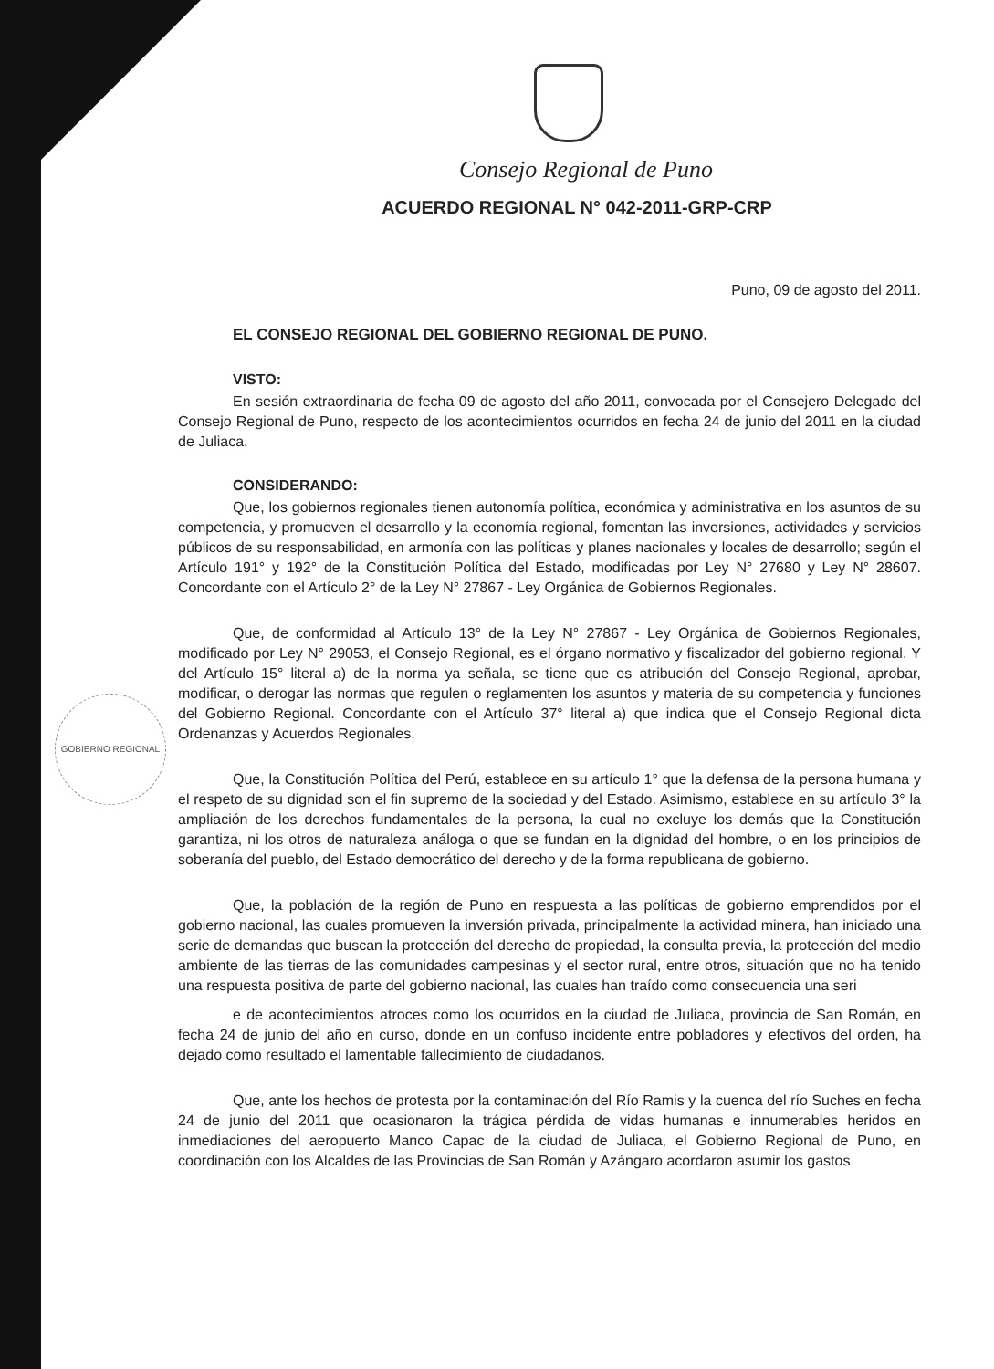GOBIERNO REGIONAL
Consejo Regional de Puno
ACUERDO REGIONAL N° 042-2011-GRP-CRP
Puno, 09 de agosto del 2011.
EL CONSEJO REGIONAL DEL GOBIERNO REGIONAL DE PUNO.
VISTO:
En sesión extraordinaria de fecha 09 de agosto del año 2011, convocada por el Consejero Delegado del Consejo Regional de Puno, respecto de los acontecimientos ocurridos en fecha 24 de junio del 2011 en la ciudad de Juliaca.
CONSIDERANDO:
Que, los gobiernos regionales tienen autonomía política, económica y administrativa en los asuntos de su competencia, y promueven el desarrollo y la economía regional, fomentan las inversiones, actividades y servicios públicos de su responsabilidad, en armonía con las políticas y planes nacionales y locales de desarrollo; según el Artículo 191° y 192° de la Constitución Política del Estado, modificadas por Ley N° 27680 y Ley N° 28607. Concordante con el Artículo 2° de la Ley N° 27867 - Ley Orgánica de Gobiernos Regionales.
Que, de conformidad al Artículo 13° de la Ley N° 27867 - Ley Orgánica de Gobiernos Regionales, modificado por Ley N° 29053, el Consejo Regional, es el órgano normativo y fiscalizador del gobierno regional. Y del Artículo 15° literal a) de la norma ya señala, se tiene que es atribución del Consejo Regional, aprobar, modificar, o derogar las normas que regulen o reglamenten los asuntos y materia de su competencia y funciones del Gobierno Regional. Concordante con el Artículo 37° literal a) que indica que el Consejo Regional dicta Ordenanzas y Acuerdos Regionales.
Que, la Constitución Política del Perú, establece en su artículo 1° que la defensa de la persona humana y el respeto de su dignidad son el fin supremo de la sociedad y del Estado. Asimismo, establece en su artículo 3° la ampliación de los derechos fundamentales de la persona, la cual no excluye los demás que la Constitución garantiza, ni los otros de naturaleza análoga o que se fundan en la dignidad del hombre, o en los principios de soberanía del pueblo, del Estado democrático del derecho y de la forma republicana de gobierno.
Que, la población de la región de Puno en respuesta a las políticas de gobierno emprendidos por el gobierno nacional, las cuales promueven la inversión privada, principalmente la actividad minera, han iniciado una serie de demandas que buscan la protección del derecho de propiedad, la consulta previa, la protección del medio ambiente de las tierras de las comunidades campesinas y el sector rural, entre otros, situación que no ha tenido una respuesta positiva de parte del gobierno nacional, las cuales han traído como consecuencia una seri
e de acontecimientos atroces como los ocurridos en la ciudad de Juliaca, provincia de San Román, en fecha 24 de junio del año en curso, donde en un confuso incidente entre pobladores y efectivos del orden, ha dejado como resultado el lamentable fallecimiento de ciudadanos.
Que, ante los hechos de protesta por la contaminación del Río Ramis y la cuenca del río Suches en fecha 24 de junio del 2011 que ocasionaron la trágica pérdida de vidas humanas e innumerables heridos en inmediaciones del aeropuerto Manco Capac de la ciudad de Juliaca, el Gobierno Regional de Puno, en coordinación con los Alcaldes de las Provincias de San Román y Azángaro acordaron asumir los gastos